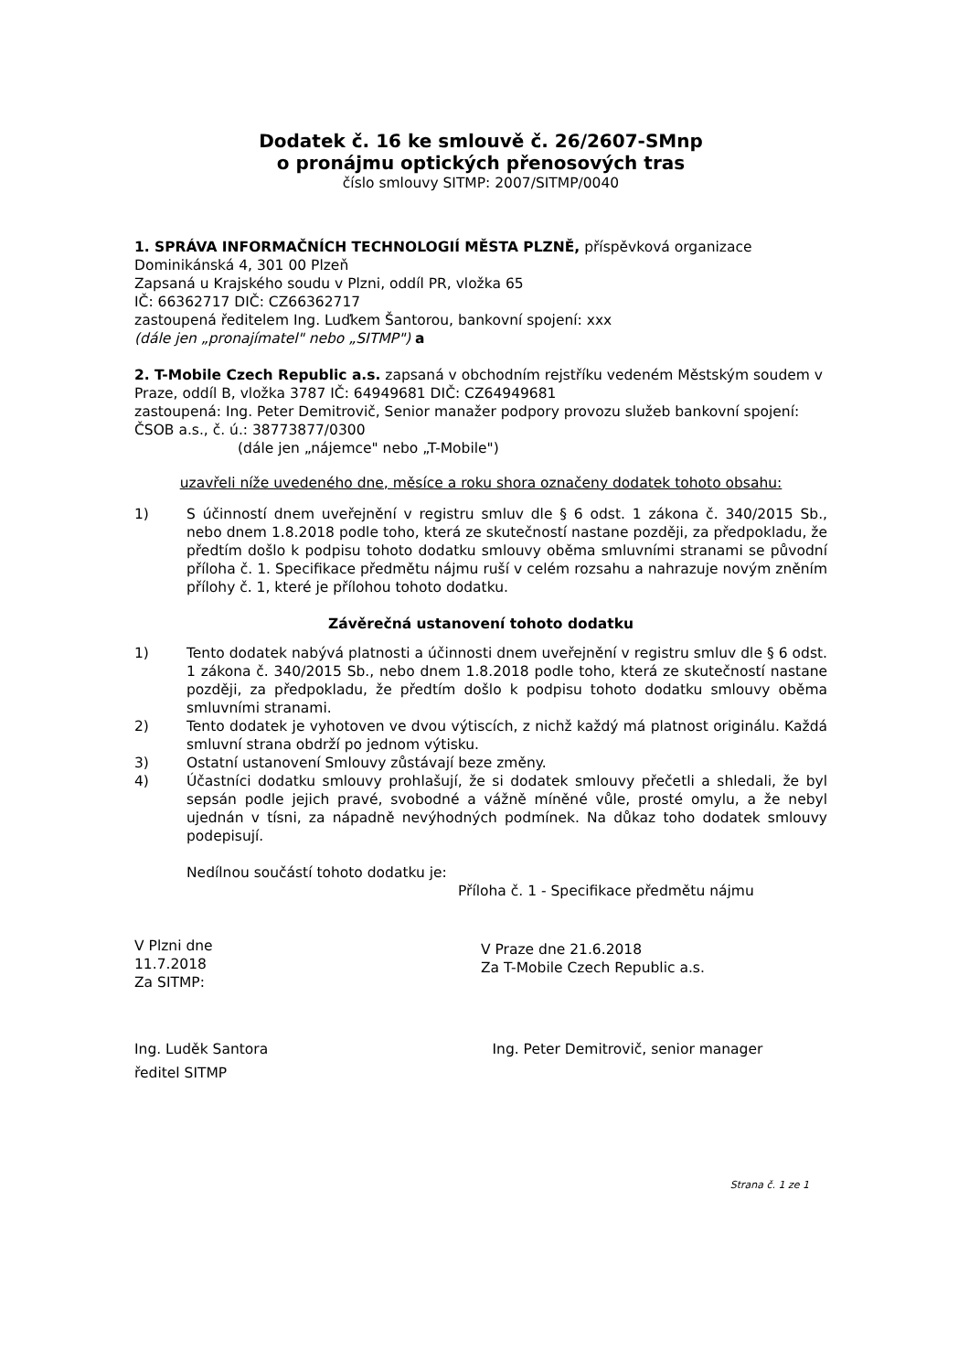Dodatek č. 16 ke smlouvě č. 26/2607-SMnp
o pronájmu optických přenosových tras
číslo smlouvy SITMP: 2007/SITMP/0040
1. SPRÁVA INFORMAČNÍCH TECHNOLOGIÍ MĚSTA PLZNĚ, příspěvková organizace
Dominikánská 4, 301 00 Plzeň
Zapsaná u Krajského soudu v Plzni, oddíl PR, vložka 65
IČ: 66362717 DIČ: CZ66362717
zastoupená ředitelem Ing. Luďkem Šantorou, bankovní spojení: xxx
(dále jen „pronajímatel" nebo „SITMP") a
2. T-Mobile Czech Republic a.s. zapsaná v obchodním rejstříku vedeném Městským soudem v Praze, oddíl B, vložka 3787 IČ: 64949681 DIČ: CZ64949681
zastoupená: Ing. Peter Demitrovič, Senior manažer podpory provozu služeb bankovní spojení: ČSOB a.s., č. ú.: 38773877/0300
(dále jen „nájemce" nebo „T-Mobile")
uzavřeli níže uvedeného dne, měsíce a roku shora označeny dodatek tohoto obsahu:
1) S účinností dnem uveřejnění v registru smluv dle § 6 odst. 1 zákona č. 340/2015 Sb., nebo dnem 1.8.2018 podle toho, která ze skutečností nastane později, za předpokladu, že předtím došlo k podpisu tohoto dodatku smlouvy oběma smluvními stranami se původní příloha č. 1. Specifikace předmětu nájmu ruší v celém rozsahu a nahrazuje novým zněním přílohy č. 1, které je přílohou tohoto dodatku.
Závěrečná ustanovení tohoto dodatku
1) Tento dodatek nabývá platnosti a účinnosti dnem uveřejnění v registru smluv dle § 6 odst. 1 zákona č. 340/2015 Sb., nebo dnem 1.8.2018 podle toho, která ze skutečností nastane později, za předpokladu, že předtím došlo k podpisu tohoto dodatku smlouvy oběma smluvními stranami.
2) Tento dodatek je vyhotoven ve dvou výtiscích, z nichž každý má platnost originálu. Každá smluvní strana obdrží po jednom výtisku.
3) Ostatní ustanovení Smlouvy zůstávají beze změny.
4) Účastníci dodatku smlouvy prohlašují, že si dodatek smlouvy přečetli a shledali, že byl sepsán podle jejich pravé, svobodné a vážně míněné vůle, prosté omylu, a že nebyl ujednán v tísni, za nápadně nevýhodných podmínek. Na důkaz toho dodatek smlouvy podepisují.
Nedílnou součástí tohoto dodatku je:
Příloha č. 1 - Specifikace předmětu nájmu
V Plzni dne
11.7.2018
Za SITMP:
V Praze dne 21.6.2018
Za T-Mobile Czech Republic a.s.
Ing. Luděk Santora
ředitel SITMP
Ing. Peter Demitrovič, senior manager
Strana č. 1 ze 1